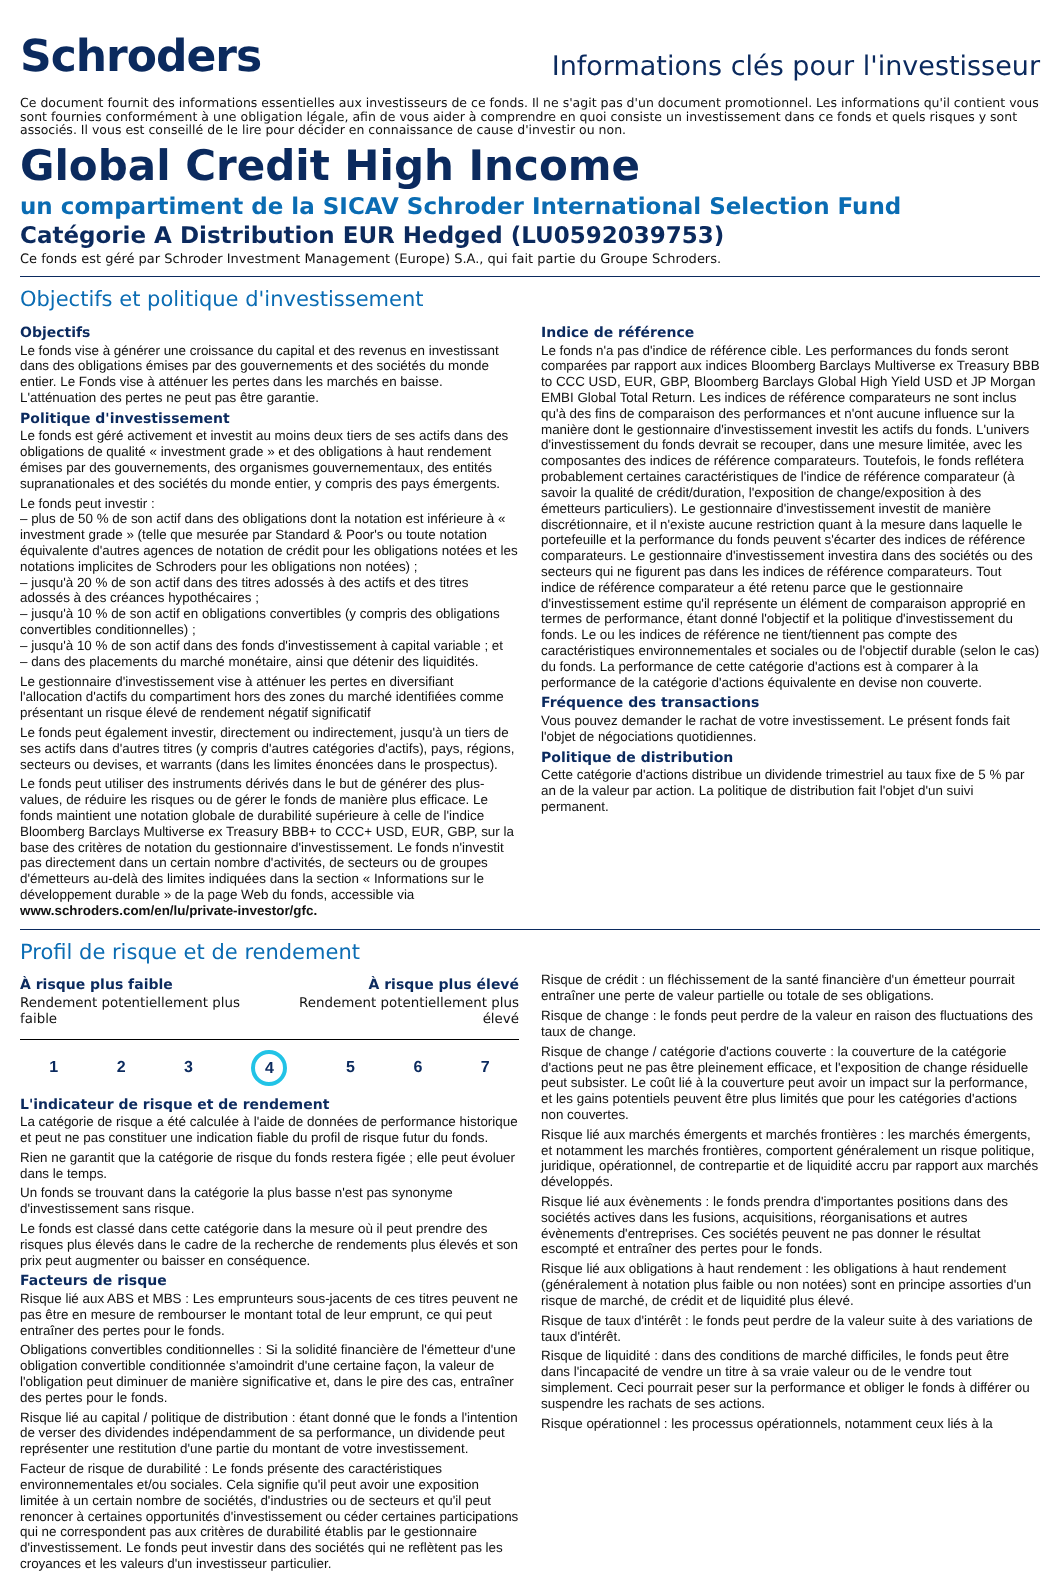Schroders
Informations clés pour l'investisseur
Ce document fournit des informations essentielles aux investisseurs de ce fonds. Il ne s'agit pas d'un document promotionnel. Les informations qu'il contient vous sont fournies conformément à une obligation légale, afin de vous aider à comprendre en quoi consiste un investissement dans ce fonds et quels risques y sont associés. Il vous est conseillé de le lire pour décider en connaissance de cause d'investir ou non.
Global Credit High Income
un compartiment de la SICAV Schroder International Selection Fund
Catégorie A Distribution EUR Hedged (LU0592039753)
Ce fonds est géré par Schroder Investment Management (Europe) S.A., qui fait partie du Groupe Schroders.
Objectifs et politique d'investissement
Objectifs
Le fonds vise à générer une croissance du capital et des revenus en investissant dans des obligations émises par des gouvernements et des sociétés du monde entier. Le Fonds vise à atténuer les pertes dans les marchés en baisse. L'atténuation des pertes ne peut pas être garantie.
Politique d'investissement
Le fonds est géré activement et investit au moins deux tiers de ses actifs dans des obligations de qualité « investment grade » et des obligations à haut rendement émises par des gouvernements, des organismes gouvernementaux, des entités supranationales et des sociétés du monde entier, y compris des pays émergents.
Le fonds peut investir :
– plus de 50 % de son actif dans des obligations dont la notation est inférieure à « investment grade » (telle que mesurée par Standard & Poor's ou toute notation équivalente d'autres agences de notation de crédit pour les obligations notées et les notations implicites de Schroders pour les obligations non notées) ;
– jusqu'à 20 % de son actif dans des titres adossés à des actifs et des titres adossés à des créances hypothécaires ;
– jusqu'à 10 % de son actif en obligations convertibles (y compris des obligations convertibles conditionnelles) ;
– jusqu'à 10 % de son actif dans des fonds d'investissement à capital variable ; et
– dans des placements du marché monétaire, ainsi que détenir des liquidités.
Le gestionnaire d'investissement vise à atténuer les pertes en diversifiant l'allocation d'actifs du compartiment hors des zones du marché identifiées comme présentant un risque élevé de rendement négatif significatif
Le fonds peut également investir, directement ou indirectement, jusqu'à un tiers de ses actifs dans d'autres titres (y compris d'autres catégories d'actifs), pays, régions, secteurs ou devises, et warrants (dans les limites énoncées dans le prospectus).
Le fonds peut utiliser des instruments dérivés dans le but de générer des plus-values, de réduire les risques ou de gérer le fonds de manière plus efficace. Le fonds maintient une notation globale de durabilité supérieure à celle de l'indice Bloomberg Barclays Multiverse ex Treasury BBB+ to CCC+ USD, EUR, GBP, sur la base des critères de notation du gestionnaire d'investissement. Le fonds n'investit pas directement dans un certain nombre d'activités, de secteurs ou de groupes d'émetteurs au-delà des limites indiquées dans la section « Informations sur le développement durable » de la page Web du fonds, accessible via www.schroders.com/en/lu/private-investor/gfc.
Indice de référence
Le fonds n'a pas d'indice de référence cible. Les performances du fonds seront comparées par rapport aux indices Bloomberg Barclays Multiverse ex Treasury BBB to CCC USD, EUR, GBP, Bloomberg Barclays Global High Yield USD et JP Morgan EMBI Global Total Return. Les indices de référence comparateurs ne sont inclus qu'à des fins de comparaison des performances et n'ont aucune influence sur la manière dont le gestionnaire d'investissement investit les actifs du fonds. L'univers d'investissement du fonds devrait se recouper, dans une mesure limitée, avec les composantes des indices de référence comparateurs. Toutefois, le fonds reflétera probablement certaines caractéristiques de l'indice de référence comparateur (à savoir la qualité de crédit/duration, l'exposition de change/exposition à des émetteurs particuliers). Le gestionnaire d'investissement investit de manière discrétionnaire, et il n'existe aucune restriction quant à la mesure dans laquelle le portefeuille et la performance du fonds peuvent s'écarter des indices de référence comparateurs. Le gestionnaire d'investissement investira dans des sociétés ou des secteurs qui ne figurent pas dans les indices de référence comparateurs. Tout indice de référence comparateur a été retenu parce que le gestionnaire d'investissement estime qu'il représente un élément de comparaison approprié en termes de performance, étant donné l'objectif et la politique d'investissement du fonds. Le ou les indices de référence ne tient/tiennent pas compte des caractéristiques environnementales et sociales ou de l'objectif durable (selon le cas) du fonds. La performance de cette catégorie d'actions est à comparer à la performance de la catégorie d'actions équivalente en devise non couverte.
Fréquence des transactions
Vous pouvez demander le rachat de votre investissement. Le présent fonds fait l'objet de négociations quotidiennes.
Politique de distribution
Cette catégorie d'actions distribue un dividende trimestriel au taux fixe de 5 % par an de la valeur par action. La politique de distribution fait l'objet d'un suivi permanent.
Profil de risque et de rendement
À risque plus faible
Rendement potentiellement plus
faible
À risque plus élevé
Rendement potentiellement plus
élevé
1 2 3 4 5 6 7
L'indicateur de risque et de rendement
La catégorie de risque a été calculée à l'aide de données de performance historique et peut ne pas constituer une indication fiable du profil de risque futur du fonds.
Rien ne garantit que la catégorie de risque du fonds restera figée ; elle peut évoluer dans le temps.
Un fonds se trouvant dans la catégorie la plus basse n'est pas synonyme d'investissement sans risque.
Le fonds est classé dans cette catégorie dans la mesure où il peut prendre des risques plus élevés dans le cadre de la recherche de rendements plus élevés et son prix peut augmenter ou baisser en conséquence.
Facteurs de risque
Risque lié aux ABS et MBS : Les emprunteurs sous-jacents de ces titres peuvent ne pas être en mesure de rembourser le montant total de leur emprunt, ce qui peut entraîner des pertes pour le fonds.
Obligations convertibles conditionnelles : Si la solidité financière de l'émetteur d'une obligation convertible conditionnée s'amoindrit d'une certaine façon, la valeur de l'obligation peut diminuer de manière significative et, dans le pire des cas, entraîner des pertes pour le fonds.
Risque lié au capital / politique de distribution : étant donné que le fonds a l'intention de verser des dividendes indépendamment de sa performance, un dividende peut représenter une restitution d'une partie du montant de votre investissement.
Facteur de risque de durabilité : Le fonds présente des caractéristiques environnementales et/ou sociales. Cela signifie qu'il peut avoir une exposition limitée à un certain nombre de sociétés, d'industries ou de secteurs et qu'il peut renoncer à certaines opportunités d'investissement ou céder certaines participations qui ne correspondent pas aux critères de durabilité établis par le gestionnaire d'investissement. Le fonds peut investir dans des sociétés qui ne reflètent pas les croyances et les valeurs d'un investisseur particulier.
Risque de crédit : un fléchissement de la santé financière d'un émetteur pourrait entraîner une perte de valeur partielle ou totale de ses obligations.
Risque de change : le fonds peut perdre de la valeur en raison des fluctuations des taux de change.
Risque de change / catégorie d'actions couverte : la couverture de la catégorie d'actions peut ne pas être pleinement efficace, et l'exposition de change résiduelle peut subsister. Le coût lié à la couverture peut avoir un impact sur la performance, et les gains potentiels peuvent être plus limités que pour les catégories d'actions non couvertes.
Risque lié aux marchés émergents et marchés frontières : les marchés émergents, et notamment les marchés frontières, comportent généralement un risque politique, juridique, opérationnel, de contrepartie et de liquidité accru par rapport aux marchés développés.
Risque lié aux évènements : le fonds prendra d'importantes positions dans des sociétés actives dans les fusions, acquisitions, réorganisations et autres évènements d'entreprises. Ces sociétés peuvent ne pas donner le résultat escompté et entraîner des pertes pour le fonds.
Risque lié aux obligations à haut rendement : les obligations à haut rendement (généralement à notation plus faible ou non notées) sont en principe assorties d'un risque de marché, de crédit et de liquidité plus élevé.
Risque de taux d'intérêt : le fonds peut perdre de la valeur suite à des variations de taux d'intérêt.
Risque de liquidité : dans des conditions de marché difficiles, le fonds peut être dans l'incapacité de vendre un titre à sa vraie valeur ou de le vendre tout simplement. Ceci pourrait peser sur la performance et obliger le fonds à différer ou suspendre les rachats de ses actions.
Risque opérationnel : les processus opérationnels, notamment ceux liés à la